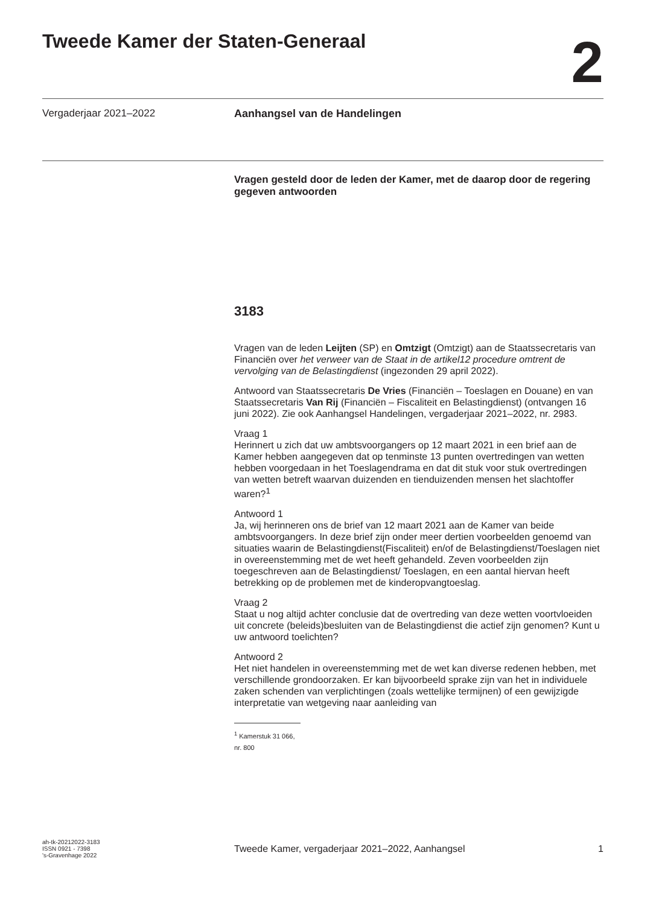Tweede Kamer der Staten-Generaal
2
Vergaderjaar 2021–2022 Aanhangsel van de Handelingen
Vragen gesteld door de leden der Kamer, met de daarop door de regering gegeven antwoorden
3183
Vragen van de leden Leijten (SP) en Omtzigt (Omtzigt) aan de Staatssecretaris van Financiën over het verweer van de Staat in de artikel12 procedure omtrent de vervolging van de Belastingdienst (ingezonden 29 april 2022).
Antwoord van Staatssecretaris De Vries (Financiën – Toeslagen en Douane) en van Staatssecretaris Van Rij (Financiën – Fiscaliteit en Belastingdienst) (ontvangen 16 juni 2022). Zie ook Aanhangsel Handelingen, vergaderjaar 2021–2022, nr. 2983.
Vraag 1
Herinnert u zich dat uw ambtsvoorgangers op 12 maart 2021 in een brief aan de Kamer hebben aangegeven dat op tenminste 13 punten overtredingen van wetten hebben voorgedaan in het Toeslagendrama en dat dit stuk voor stuk overtredingen van wetten betreft waarvan duizenden en tienduizenden mensen het slachtoffer waren?<sup>1</sup>
Antwoord 1
Ja, wij herinneren ons de brief van 12 maart 2021 aan de Kamer van beide ambtsvoorgangers. In deze brief zijn onder meer dertien voorbeelden genoemd van situaties waarin de Belastingdienst(Fiscaliteit) en/of de Belastingdienst/Toeslagen niet in overeenstemming met de wet heeft gehandeld. Zeven voorbeelden zijn toegeschreven aan de Belastingdienst/ Toeslagen, en een aantal hiervan heeft betrekking op de problemen met de kinderopvangtoeslag.
Vraag 2
Staat u nog altijd achter conclusie dat de overtreding van deze wetten voortvloeiden uit concrete (beleids)besluiten van de Belastingdienst die actief zijn genomen? Kunt u uw antwoord toelichten?
Antwoord 2
Het niet handelen in overeenstemming met de wet kan diverse redenen hebben, met verschillende grondoorzaken. Er kan bijvoorbeeld sprake zijn van het in individuele zaken schenden van verplichtingen (zoals wettelijke termijnen) of een gewijzigde interpretatie van wetgeving naar aanleiding van
<sup>1</sup> Kamerstuk 31 066, nr. 800
ah-tk-20212022-3183
ISSN 0921 - 7398
's-Gravenhage 2022
Tweede Kamer, vergaderjaar 2021–2022, Aanhangsel 1